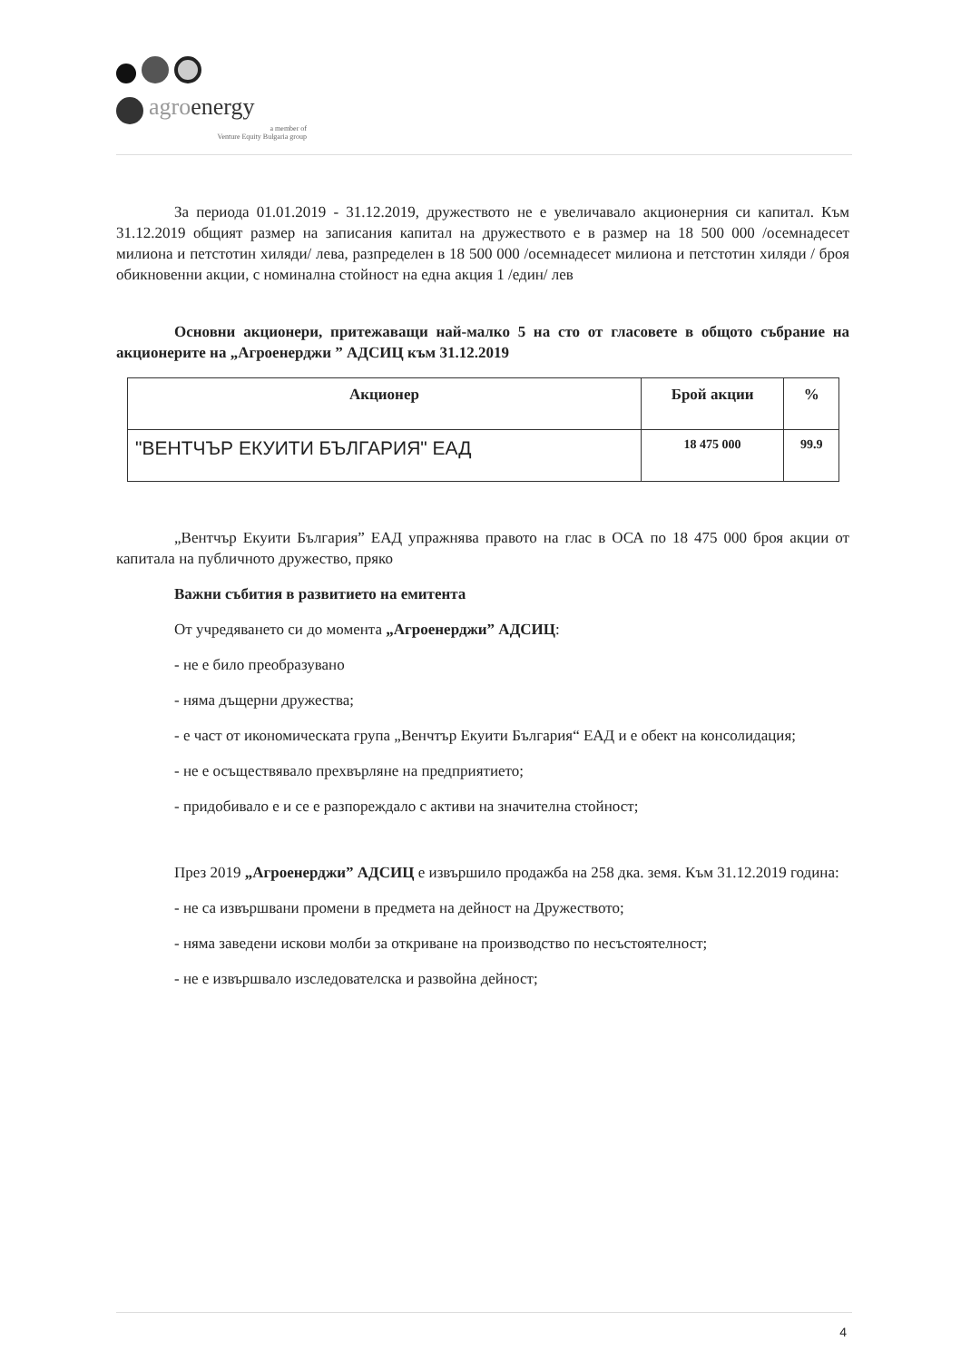agro energy
a member of
Venture Equity Bulgaria group
За периода 01.01.2019 - 31.12.2019, дружеството не е увеличавало акционерния си капитал. Към 31.12.2019 общият размер на записания капитал на дружеството е в размер на 18 500 000 /осемнадесет милиона и петстотин хиляди/ лева, разпределен в 18 500 000 /осемнадесет милиона и петстотин хиляди / броя обикновенни акции, с номинална стойност на една акция 1 /един/ лев
Основни акционери, притежаващи най-малко 5 на сто от гласовете в общото събрание на акционерите на „Агроенерджи ” АДСИЦ към 31.12.2019
| Акционер | Брой акции | % |
| --- | --- | --- |
| "ВЕНТЧЪР ЕКУИТИ БЪЛГАРИЯ" ЕАД | 18 475 000 | 99.9 |
„Вентчър Екуити България” ЕАД упражнява правото на глас в ОСА по 18 475 000 броя акции от капитала на публичното дружество, пряко
Важни събития в развитието на емитента
От учредяването си до момента „Агроенерджи” АДСИЦ:
- не е било преобразувано
- няма дъщерни дружества;
- е част от икономическата група „Венчтър Екуити България“ ЕАД и е обект на консолидация;
- не е осъществявало прехвърляне на предприятието;
- придобивало е и се е разпореждало с активи на значителна стойност;
През 2019 „Агроенерджи” АДСИЦ е извършило продажба на 258 дка. земя. Към 31.12.2019 година:
- не са извършвани промени в предмета на дейност на Дружеството;
- няма заведени искови молби за откриване на производство по несъстоятелност;
- не е извършвало изследователска и развойна дейност;
4